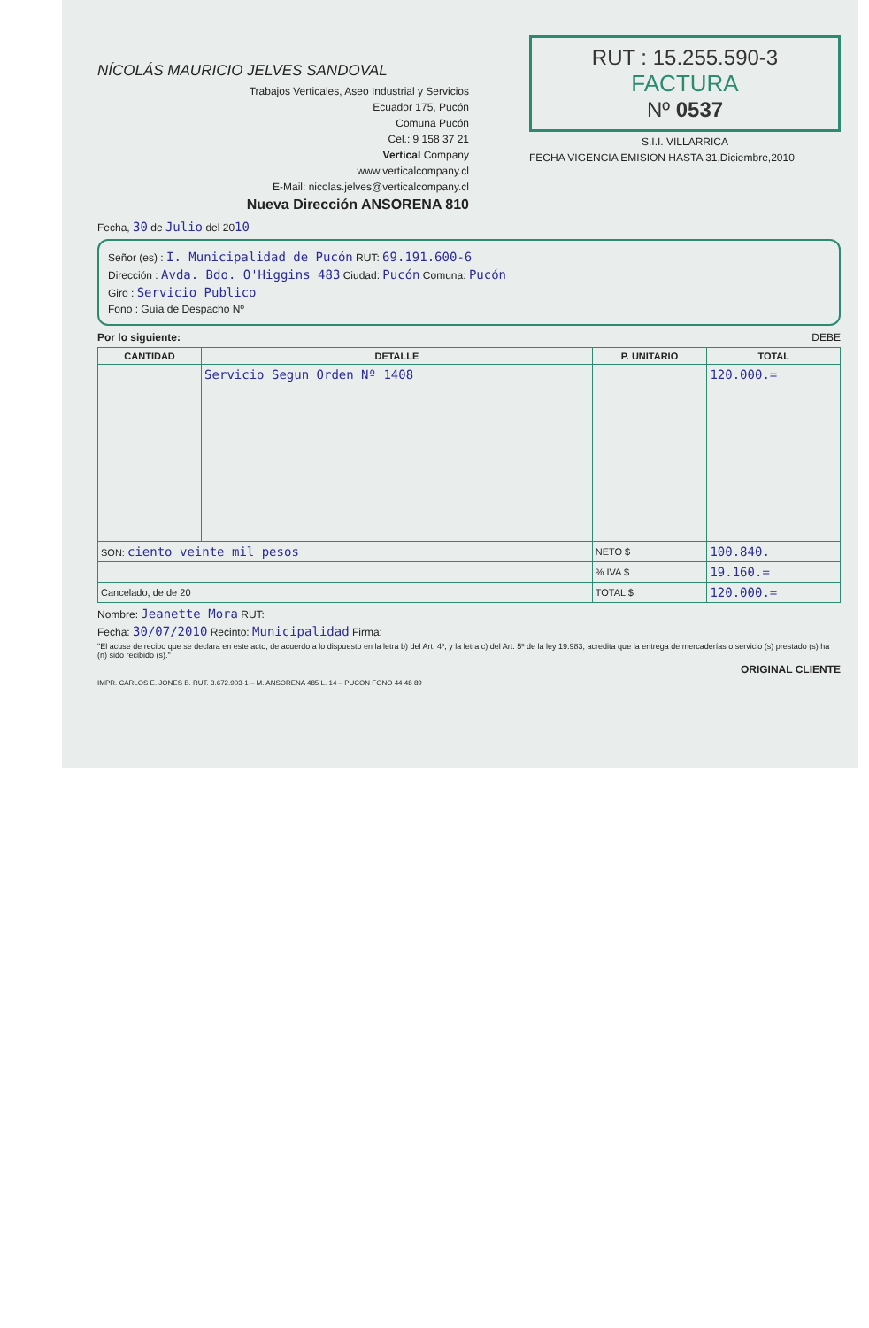NÍCOLÁS MAURICIO JELVES SANDOVAL
Trabajos Verticales, Aseo Industrial y Servicios
Ecuador 175, Pucón
Comuna Pucón
Cel.: 9 158 37 21
Vertical Company
www.verticalcompany.cl
E-Mail: nicolas.jelves@verticalcompany.cl
Nueva Dirección ANSORENA 810
RUT : 15.255.590-3
FACTURA
Nº 0537
S.I.I. VILLARRICA
FECHA VIGENCIA EMISION HASTA 31,Diciembre,2010
Fecha, 30 de Julio del 2010
Señor (es) : I. Municipalidad de Pucón RUT: 69.191.600-6
Dirección : Avda. Bdo. O'Higgins 483 Ciudad: Pucón Comuna: Pucón
Giro : Servicio Publico
Fono : Guía de Despacho Nº
Por lo siguiente: DEBE
| CANTIDAD | DETALLE | P. UNITARIO | TOTAL |
| --- | --- | --- | --- |
| | Servicio Segun Orden Nº 1408 | | 120.000.= |
| SON: ciento veinte mil pesos | | NETO $ | 100.840. |
| | | % IVA $ | 19.160.= |
| Cancelado, de de 20 | | TOTAL $ | 120.000.= |
Nombre: Jeanette Mora RUT:
Fecha: 30/07/2010 Recinto: Municipalidad Firma:
"El acuse de recibo que se declara en este acto, de acuerdo a lo dispuesto en la letra b) del Art. 4º, y la letra c) del Art. 5º de la ley 19.983, acredita que la entrega de mercaderías o servicio (s) prestado (s) ha (n) sido recibido (s)."
ORIGINAL CLIENTE
IMPR. CARLOS E. JONES B. RUT. 3.672.903-1 – M. ANSORENA 485 L. 14 – PUCON FONO 44 48 89